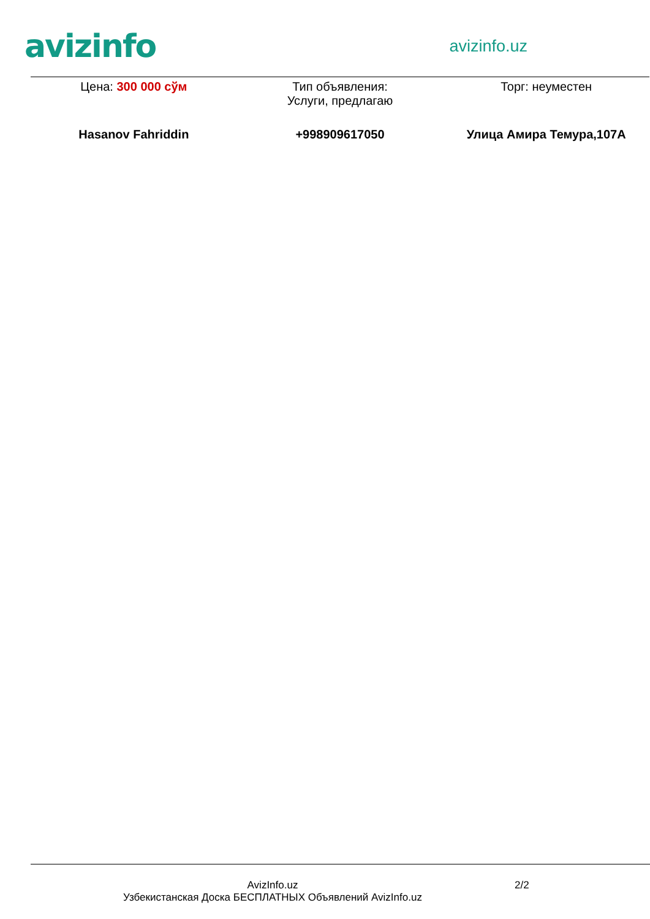avizinfo
avizinfo.uz
| Цена: 300 000 сўм | Тип объявления: Услуги, предлагаю | Торг: неуместен |
| Hasanov Fahriddin | +998909617050 | Улица Амира Темура,107А |
AvizInfo.uz
Узбекистанская Доска БЕСПЛАТНЫХ Объявлений AvizInfo.uz
2/2